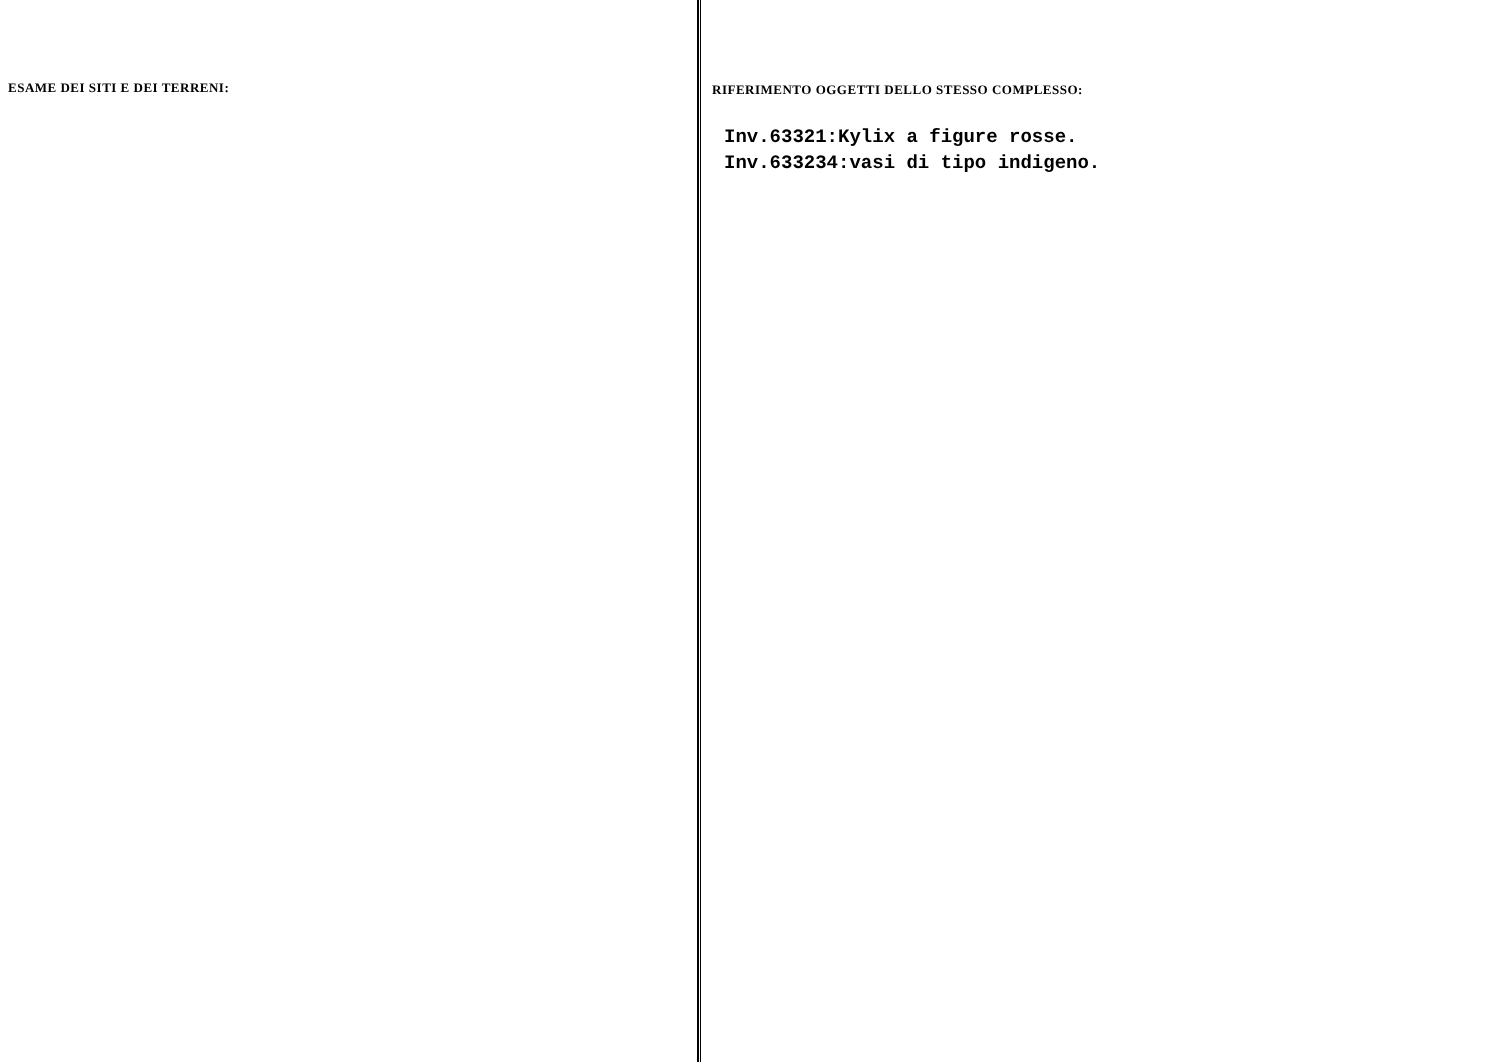ESAME DEI SITI E DEI TERRENI: RIFERIMENTO OGGETTI DELLO STESSO COMPLESSO:
Inv.63321:Kylix a figure rosse.
Inv.633234:vasi di tipo indigeno.